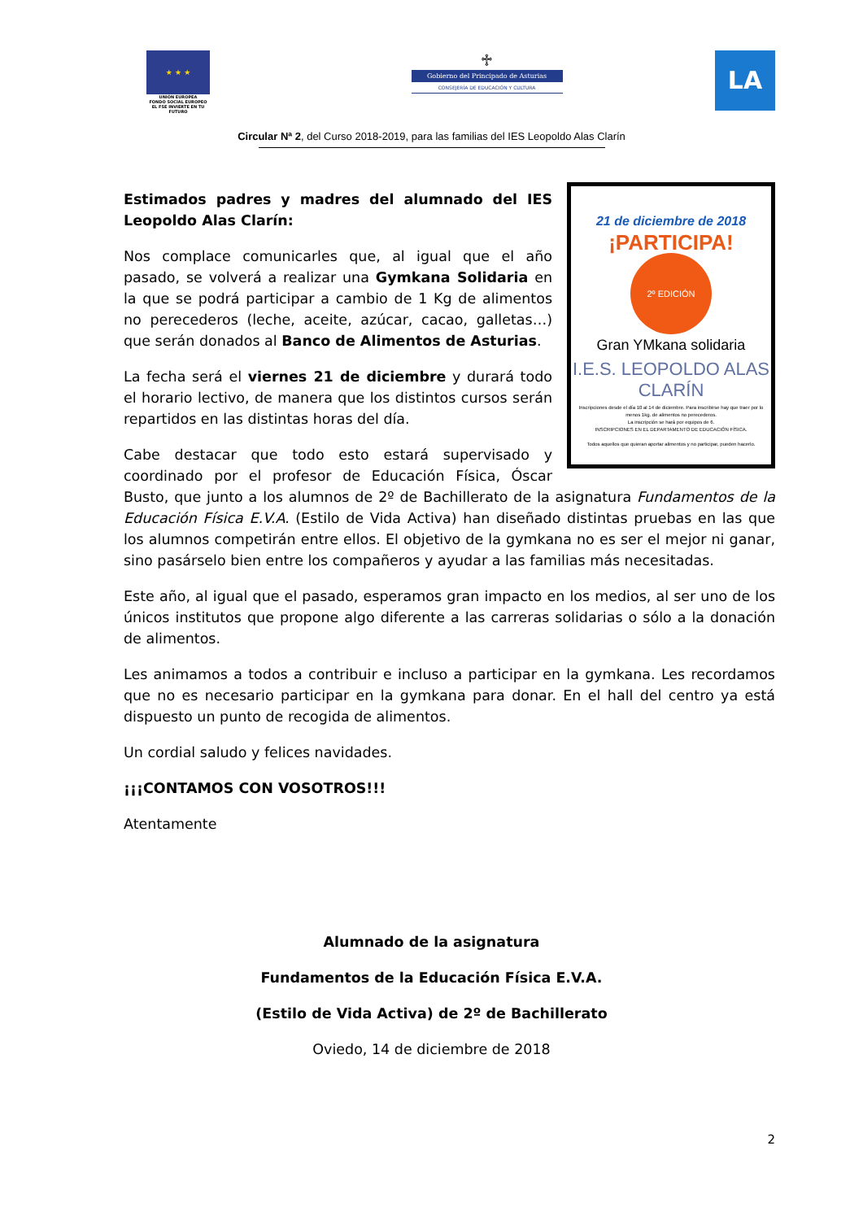★ ★ ★
UNIÓN EUROPEA
FONDO SOCIAL EUROPEO
EL FSE INVIERTE EN TU FUTURO
♱
Gobierno del Principado de Asturias
CONSEJERÍA DE EDUCACIÓN Y CULTURA
LA
Circular Nª 2, del Curso 2018-2019, para las familias del IES Leopoldo Alas Clarín
21 de diciembre de 2018
¡PARTICIPA!
2º EDICIÓN
Gran YMkana solidaria
I.E.S. LEOPOLDO ALAS CLARÍN
Inscripciones desde el día 10 al 14 de diciembre. Para inscribirse hay que traer por lo menos 1kg. de alimentos no perecederos.
La inscripción se hará por equipos de 6.
INSCRIPCIONES EN EL DEPARTAMENTO DE EDUCACIÓN FÍSICA.
Todos aquellos que quieran aportar alimentos y no participar, pueden hacerlo.
Estimados padres y madres del alumnado del IES Leopoldo Alas Clarín:
Nos complace comunicarles que, al igual que el año pasado, se volverá a realizar una Gymkana Solidaria en la que se podrá participar a cambio de 1 Kg de alimentos no perecederos (leche, aceite, azúcar, cacao, galletas…) que serán donados al Banco de Alimentos de Asturias.
La fecha será el viernes 21 de diciembre y durará todo el horario lectivo, de manera que los distintos cursos serán repartidos en las distintas horas del día.
Cabe destacar que todo esto estará supervisado y coordinado por el profesor de Educación Física, Óscar Busto, que junto a los alumnos de 2º de Bachillerato de la asignatura Fundamentos de la Educación Física E.V.A. (Estilo de Vida Activa) han diseñado distintas pruebas en las que los alumnos competirán entre ellos. El objetivo de la gymkana no es ser el mejor ni ganar, sino pasárselo bien entre los compañeros y ayudar a las familias más necesitadas.
Este año, al igual que el pasado, esperamos gran impacto en los medios, al ser uno de los únicos institutos que propone algo diferente a las carreras solidarias o sólo a la donación de alimentos.
Les animamos a todos a contribuir e incluso a participar en la gymkana. Les recordamos que no es necesario participar en la gymkana para donar. En el hall del centro ya está dispuesto un punto de recogida de alimentos.
Un cordial saludo y felices navidades.
¡¡¡CONTAMOS CON VOSOTROS!!!
Atentamente
Alumnado de la asignatura
Fundamentos de la Educación Física E.V.A.
(Estilo de Vida Activa) de 2º de Bachillerato
Oviedo, 14 de diciembre de 2018
2